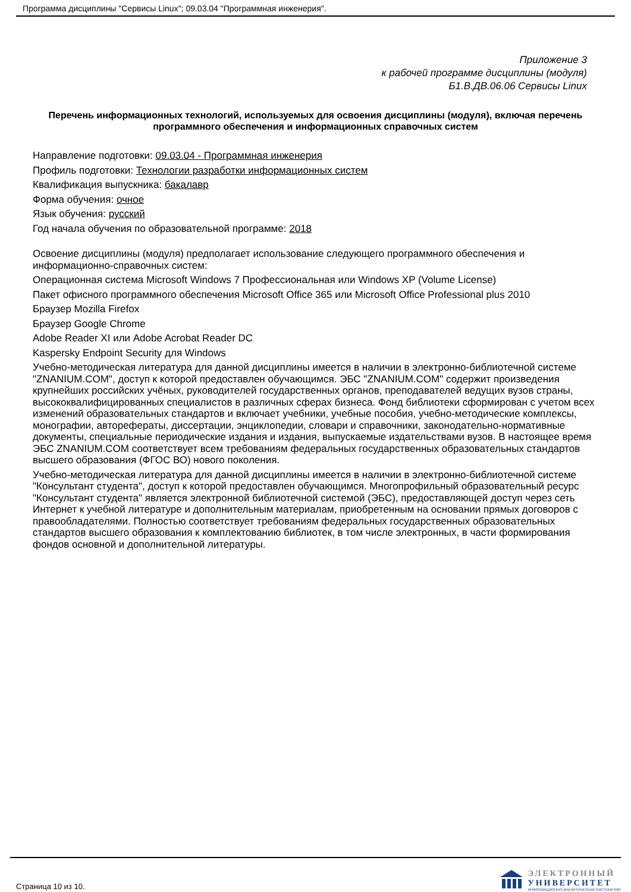Программа дисциплины "Сервисы Linux"; 09.03.04 "Программная инженерия".
Приложение 3
к рабочей программе дисциплины (модуля)
Б1.В.ДВ.06.06 Сервисы Linux
Перечень информационных технологий, используемых для освоения дисциплины (модуля), включая перечень программного обеспечения и информационных справочных систем
Направление подготовки: 09.03.04 - Программная инженерия
Профиль подготовки: Технологии разработки информационных систем
Квалификация выпускника: бакалавр
Форма обучения: очное
Язык обучения: русский
Год начала обучения по образовательной программе: 2018
Освоение дисциплины (модуля) предполагает использование следующего программного обеспечения и информационно-справочных систем:
Операционная система Microsoft Windows 7 Профессиональная или Windows XP (Volume License)
Пакет офисного программного обеспечения Microsoft Office 365 или Microsoft Office Professional plus 2010
Браузер Mozilla Firefox
Браузер Google Chrome
Adobe Reader XI или Adobe Acrobat Reader DC
Kaspersky Endpoint Security для Windows
Учебно-методическая литература для данной дисциплины имеется в наличии в электронно-библиотечной системе "ZNANIUM.COM", доступ к которой предоставлен обучающимся. ЭБС "ZNANIUM.COM" содержит произведения крупнейших российских учёных, руководителей государственных органов, преподавателей ведущих вузов страны, высококвалифицированных специалистов в различных сферах бизнеса. Фонд библиотеки сформирован с учетом всех изменений образовательных стандартов и включает учебники, учебные пособия, учебно-методические комплексы, монографии, авторефераты, диссертации, энциклопедии, словари и справочники, законодательно-нормативные документы, специальные периодические издания и издания, выпускаемые издательствами вузов. В настоящее время ЭБС ZNANIUM.COM соответствует всем требованиям федеральных государственных образовательных стандартов высшего образования (ФГОС ВО) нового поколения.
Учебно-методическая литература для данной дисциплины имеется в наличии в электронно-библиотечной системе "Консультант студента", доступ к которой предоставлен обучающимся. Многопрофильный образовательный ресурс "Консультант студента" является электронной библиотечной системой (ЭБС), предоставляющей доступ через сеть Интернет к учебной литературе и дополнительным материалам, приобретенным на основании прямых договоров с правообладателями. Полностью соответствует требованиям федеральных государственных образовательных стандартов высшего образования к комплектованию библиотек, в том числе электронных, в части формирования фондов основной и дополнительной литературы.
Страница 10 из 10.
ЭЛЕКТРОННЫЙ
УНИВЕРСИТЕТ
ИНФОРМАЦИОННО-АНАЛИТИЧЕСКАЯ СИСТЕМА КФУ